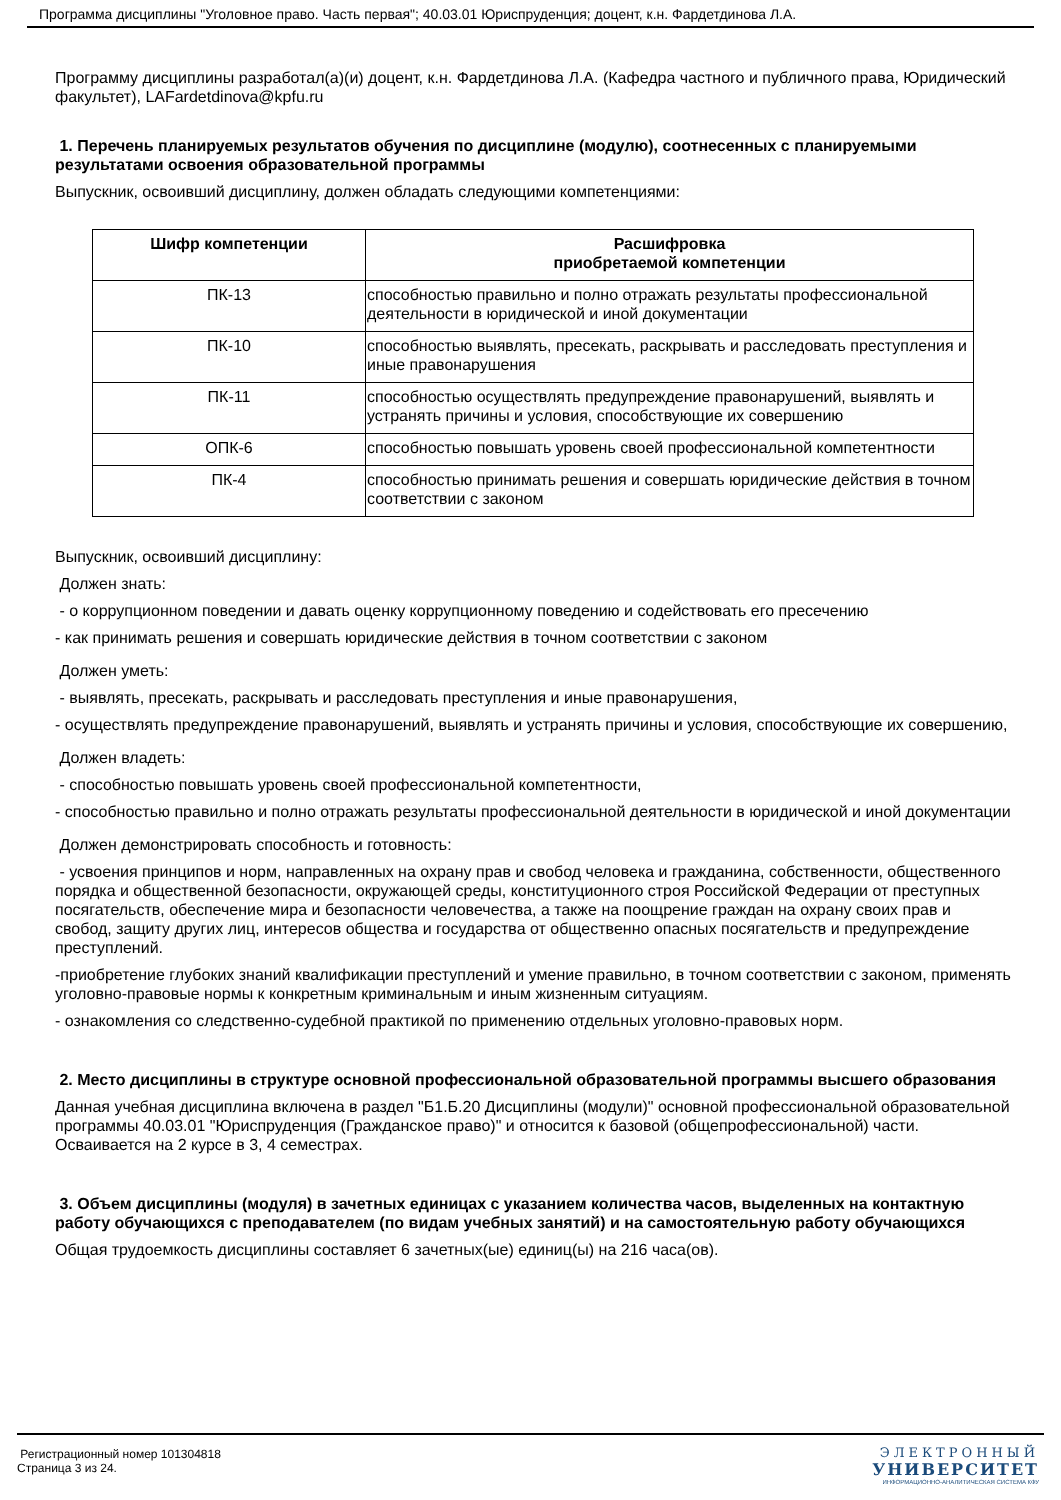Программа дисциплины "Уголовное право. Часть первая"; 40.03.01 Юриспруденция; доцент, к.н. Фардетдинова Л.А.
Программу дисциплины разработал(а)(и) доцент, к.н. Фардетдинова Л.А. (Кафедра частного и публичного права, Юридический факультет), LAFardetdinova@kpfu.ru
1. Перечень планируемых результатов обучения по дисциплине (модулю), соотнесенных с планируемыми результатами освоения образовательной программы
Выпускник, освоивший дисциплину, должен обладать следующими компетенциями:
| Шифр компетенции | Расшифровка приобретаемой компетенции |
| --- | --- |
| ПК-13 | способностью правильно и полно отражать результаты профессиональной деятельности в юридической и иной документации |
| ПК-10 | способностью выявлять, пресекать, раскрывать и расследовать преступления и иные правонарушения |
| ПК-11 | способностью осуществлять предупреждение правонарушений, выявлять и устранять причины и условия, способствующие их совершению |
| ОПК-6 | способностью повышать уровень своей профессиональной компетентности |
| ПК-4 | способностью принимать решения и совершать юридические действия в точном соответствии с законом |
Выпускник, освоивший дисциплину:
Должен знать:
- о коррупционном поведении и давать оценку коррупционному поведению и содействовать его пресечению
- как принимать решения и совершать юридические действия в точном соответствии с законом
Должен уметь:
- выявлять, пресекать, раскрывать и расследовать преступления и иные правонарушения,
- осуществлять предупреждение правонарушений, выявлять и устранять причины и условия, способствующие их совершению,
Должен владеть:
- способностью повышать уровень своей профессиональной компетентности,
- способностью правильно и полно отражать результаты профессиональной деятельности в юридической и иной документации
Должен демонстрировать способность и готовность:
- усвоения принципов и норм, направленных на охрану прав и свобод человека и гражданина, собственности, общественного порядка и общественной безопасности, окружающей среды, конституционного строя Российской Федерации от преступных посягательств, обеспечение мира и безопасности человечества, а также на поощрение граждан на охрану своих прав и свобод, защиту других лиц, интересов общества и государства от общественно опасных посягательств и предупреждение преступлений.
-приобретение глубоких знаний квалификации преступлений и умение правильно, в точном соответствии с законом, применять уголовно-правовые нормы к конкретным криминальным и иным жизненным ситуациям.
- ознакомления со следственно-судебной практикой по применению отдельных уголовно-правовых норм.
2. Место дисциплины в структуре основной профессиональной образовательной программы высшего образования
Данная учебная дисциплина включена в раздел "Б1.Б.20 Дисциплины (модули)" основной профессиональной образовательной программы 40.03.01 "Юриспруденция (Гражданское право)" и относится к базовой (общепрофессиональной) части.
Осваивается на 2 курсе в 3, 4 семестрах.
3. Объем дисциплины (модуля) в зачетных единицах с указанием количества часов, выделенных на контактную работу обучающихся с преподавателем (по видам учебных занятий) и на самостоятельную работу обучающихся
Общая трудоемкость дисциплины составляет 6 зачетных(ые) единиц(ы) на 216 часа(ов).
Регистрационный номер 101304818
Страница 3 из 24.
ЭЛЕКТРОННЫЙ
УНИВЕРСИТЕТ
ИНФОРМАЦИОННО-АНАЛИТИЧЕСКАЯ СИСТЕМА КФУ